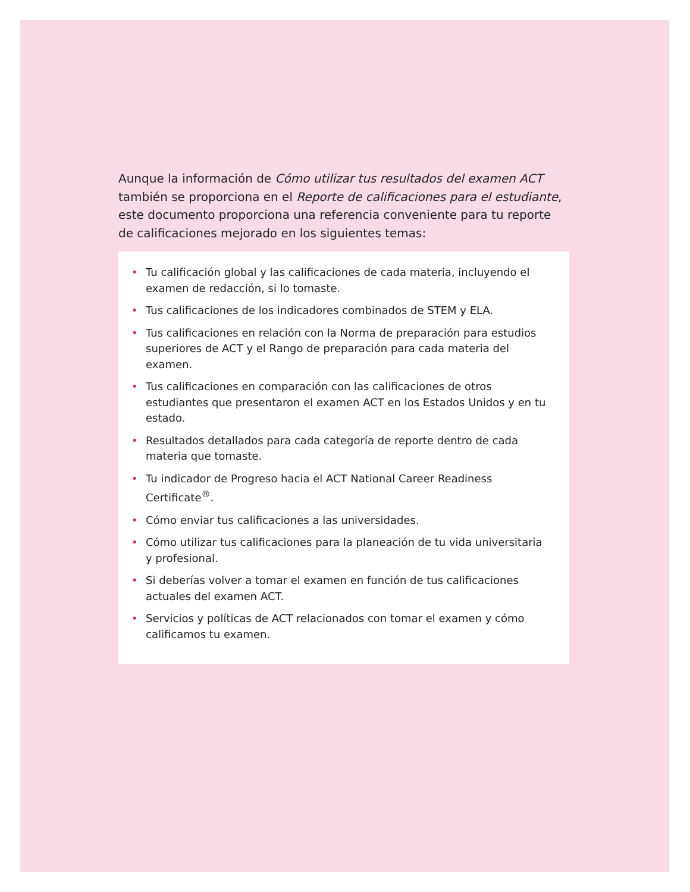Aunque la información de Cómo utilizar tus resultados del examen ACT también se proporciona en el Reporte de calificaciones para el estudiante, este documento proporciona una referencia conveniente para tu reporte de calificaciones mejorado en los siguientes temas:
• Tu calificación global y las calificaciones de cada materia, incluyendo el examen de redacción, si lo tomaste.
• Tus calificaciones de los indicadores combinados de STEM y ELA.
• Tus calificaciones en relación con la Norma de preparación para estudios superiores de ACT y el Rango de preparación para cada materia del examen.
• Tus calificaciones en comparación con las calificaciones de otros estudiantes que presentaron el examen ACT en los Estados Unidos y en tu estado.
• Resultados detallados para cada categoría de reporte dentro de cada materia que tomaste.
• Tu indicador de Progreso hacia el ACT National Career Readiness Certificate<sup>®</sup>.
• Cómo enviar tus calificaciones a las universidades.
• Cómo utilizar tus calificaciones para la planeación de tu vida universitaria y profesional.
• Si deberías volver a tomar el examen en función de tus calificaciones actuales del examen ACT.
• Servicios y políticas de ACT relacionados con tomar el examen y cómo calificamos tu examen.